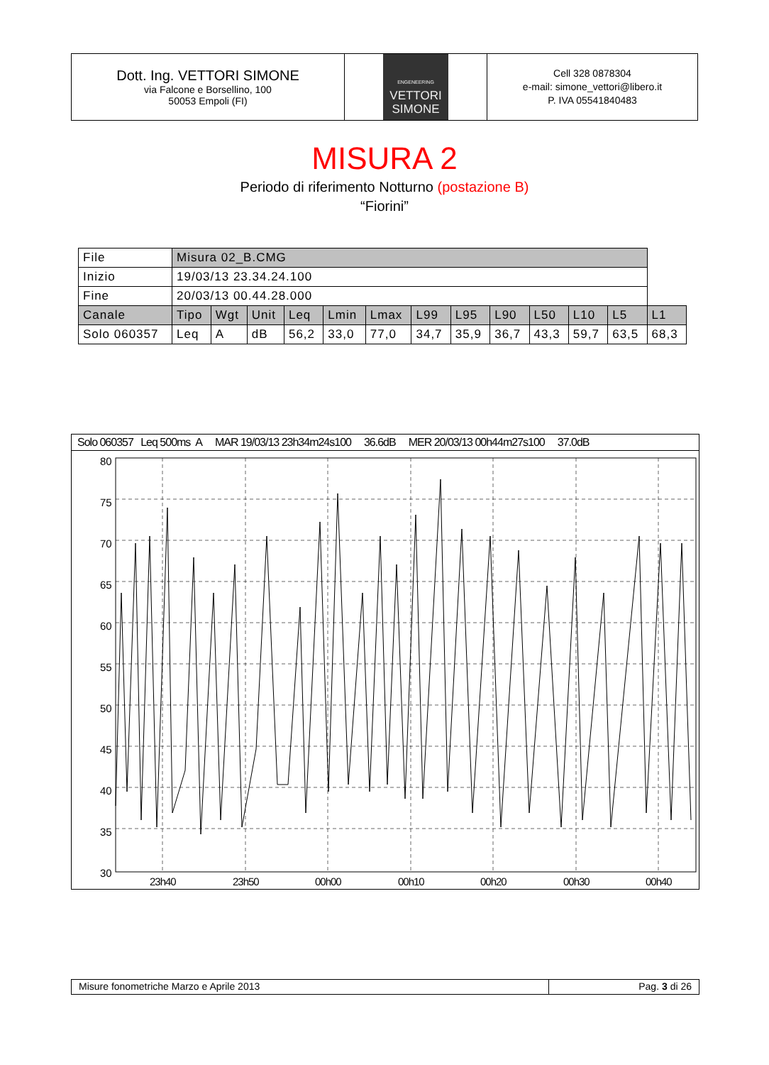Dott. Ing. VETTORI SIMONE
via Falcone e Borsellino, 100
50053 Empoli (FI)
ENGENEERING
VETTORI
SIMONE
Cell 328 0878304
e-mail: simone_vettori@libero.it
P. IVA 05541840483
MISURA 2
Periodo di riferimento Notturno (postazione B)
“Fiorini”
| File | Misura 02_B.CMG | | | | | | | | | | | | |
| Inizio | 19/03/13 23.34.24.100 | | | | | | | | | | | | |
| Fine | 20/03/13 00.44.28.000 | | | | | | | | | | | | |
| Canale | Tipo | Wgt | Unit | Leq | Lmin | Lmax | L99 | L95 | L90 | L50 | L10 | L5 | L1 |
| Solo 060357 | Leq | A | dB | 56,2 | 33,0 | 77,0 | 34,7 | 35,9 | 36,7 | 43,3 | 59,7 | 63,5 | 68,3 |
Solo 060357 Leq 500ms A MAR 19/03/13 23h34m24s100 36.6dB MER 20/03/13 00h44m27s100 37.0dB
80
75
70
65
60
55
50
45
40
35
30
23h40
23h50
00h00
00h10
00h20
00h30
00h40
Misure fonometriche Marzo e Aprile 2013 Pag. 3 di 26